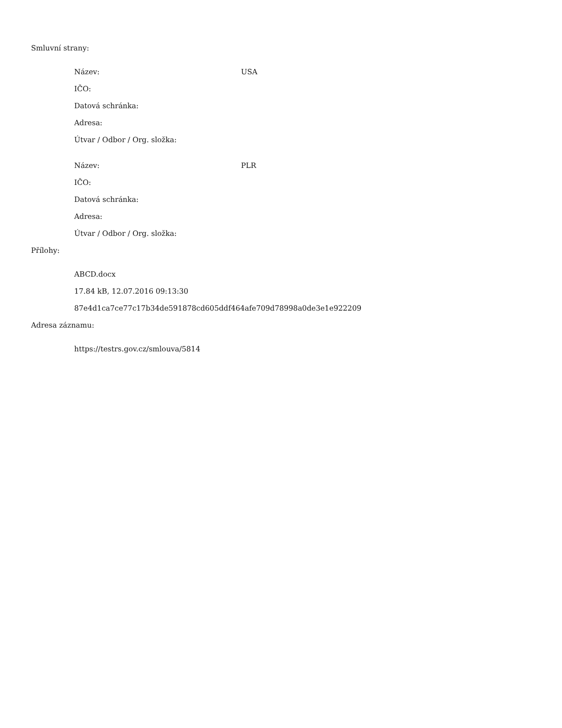Smluvní strany:
| Název: | USA |
| IČO: | |
| Datová schránka: | |
| Adresa: | |
| Útvar / Odbor / Org. složka: | |
| Název: | PLR |
| IČO: | |
| Datová schránka: | |
| Adresa: | |
| Útvar / Odbor / Org. složka: | |
Přílohy:
ABCD.docx
17.84 kB, 12.07.2016 09:13:30
87e4d1ca7ce77c17b34de591878cd605ddf464afe709d78998a0de3e1e922209
Adresa záznamu:
https://testrs.gov.cz/smlouva/5814